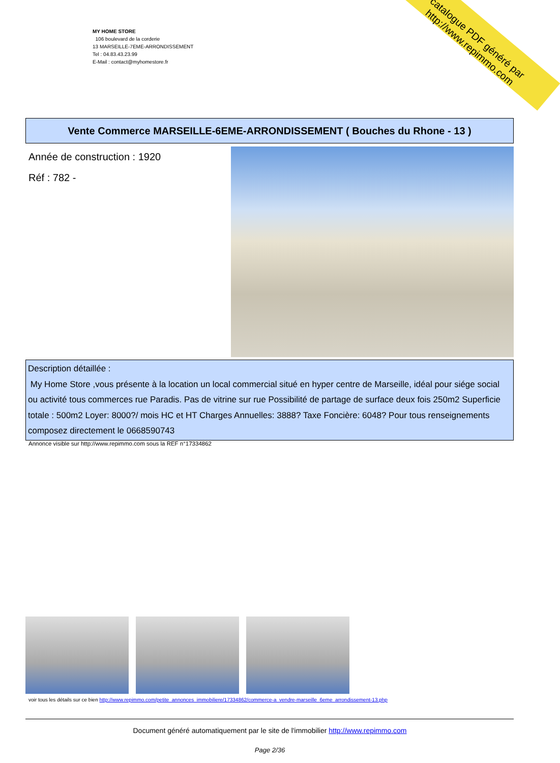catalogue PDF généré par http://www.repimmo.com
MY HOME STORE
106 boulevard de la corderie
13 MARSEILLE-7EME-ARRONDISSEMENT
Tel : 04.83.43.23.99
E-Mail : contact@myhomestore.fr
Vente Commerce MARSEILLE-6EME-ARRONDISSEMENT ( Bouches du Rhone - 13 )
Année de construction : 1920
Réf : 782 -
Description détaillée :
My Home Store ,vous présente à la location un local commercial situé en hyper centre de Marseille, idéal pour siége social ou activité tous commerces rue Paradis. Pas de vitrine sur rue Possibilité de partage de surface deux fois 250m2 Superficie totale : 500m2 Loyer: 8000?/ mois HC et HT Charges Annuelles: 3888? Taxe Foncière: 6048? Pour tous renseignements composez directement le 0668590743
Annonce visible sur http://www.repimmo.com sous la REF n°17334862
voir tous les détails sur ce bien http://www.repimmo.com/petite_annonces_immobiliere/17334862/commerce-a_vendre-marseille_6eme_arrondissement-13.php
Document généré automatiquement par le site de l'immobilier http://www.repimmo.com
Page 2/36